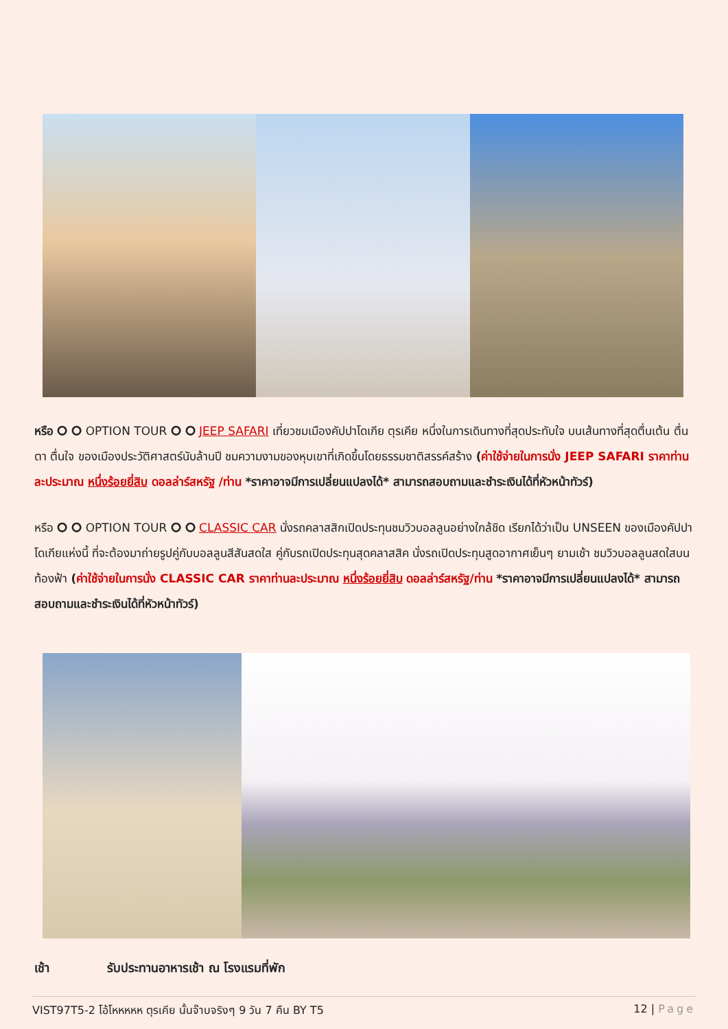หรือ ⭘ ⭘ OPTION TOUR ⭘ ⭘ JEEP SAFARI เที่ยวชมเมืองคัปปาโดเกีย ตุรเคีย หนึ่งในการเดินทางที่สุดประทับใจ บนเส้นทางที่สุดตื่นเต้น ตื่นตา ตื่นใจ ของเมืองประวัติศาสตร์นับล้านปี ชมความงามของหุบเขาที่เกิดขึ้นโดยธรรมชาติสรรค์สร้าง (ค่าใช้จ่ายในการนั่ง JEEP SAFARI ราคาท่านละประมาณ หนึ่งร้อยยี่สิบ ดอลล่าร์สหรัฐ /ท่าน *ราคาอาจมีการเปลี่ยนแปลงได้* สามารถสอบถามและชำระเงินได้ที่หัวหน้าทัวร์)
หรือ ⭘ ⭘ OPTION TOUR ⭘ ⭘ CLASSIC CAR นั่งรถคลาสสิกเปิดประทุนชมวิวบอลลูนอย่างใกล้ชิด เรียกได้ว่าเป็น UNSEEN ของเมืองคัปปาโดเกียแห่งนี้ ที่จะต้องมาถ่ายรูปคู่กับบอลลูนสีสันสดใส คู่กับรถเปิดประทุนสุดคลาสสิค นั่งรถเปิดประทุนสูดอากาศเย็นๆ ยามเช้า ชมวิวบอลลูนสดใสบนท้องฟ้า (ค่าใช้จ่ายในการนั่ง CLASSIC CAR ราคาท่านละประมาณ หนึ่งร้อยยี่สิบ ดอลล่าร์สหรัฐ/ท่าน *ราคาอาจมีการเปลี่ยนแปลงได้* สามารถสอบถามและชำระเงินได้ที่หัวหน้าทัวร์)
เช้า รับประทานอาหารเช้า ณ โรงแรมที่พัก
VIST97T5-2 โอ้โหหหหห ตุรเคีย นั้นจ๊าบจริงๆ 9 วัน 7 คืน BY T5
12 | Page